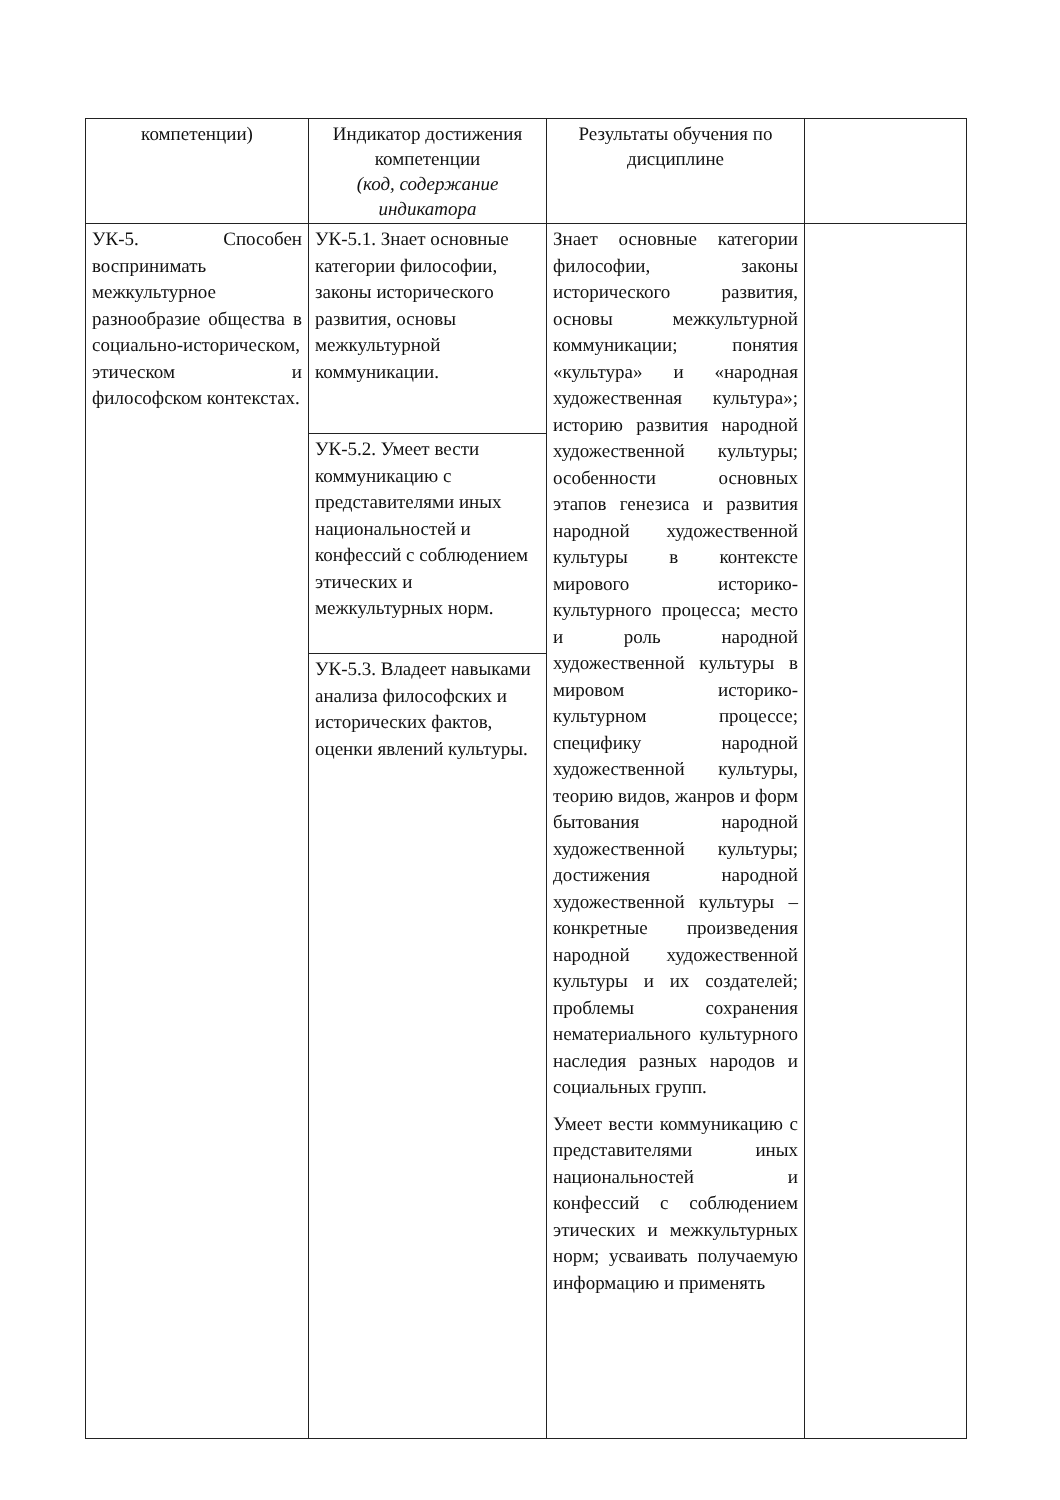| компетенции) | Индикатор достижения компетенции (код, содержание индикатора | Результаты обучения по дисциплине | |
| --- | --- | --- | --- |
| УК-5. Способен воспринимать межкультурное разнообразие общества в социально-историческом, этическом и философском контекстах. | УК-5.1. Знает основные категории философии, законы исторического развития, основы межкультурной коммуникации. | Знает основные категории философии, законы исторического развития, основы межкультурной коммуникации; понятия «культура» и «народная художественная культура»; историю развития народной художественной культуры; особенности основных этапов генезиса и развития народной художественной культуры в контексте мирового историко-культурного процесса; место и роль народной художественной культуры в мировом историко-культурном процессе; специфику народной художественной культуры, теорию видов, жанров и форм бытования народной художественной культуры; достижения народной художественной культуры – конкретные произведения народной художественной культуры и их создателей; проблемы сохранения нематериального культурного наследия разных народов и социальных групп. Умеет вести коммуникацию с представителями иных национальностей и конфессий с соблюдением этических и межкультурных норм; усваивать получаемую информацию и применять | |
| | УК-5.2. Умеет вести коммуникацию с представителями иных национальностей и конфессий с соблюдением этических и межкультурных норм. | | |
| | УК-5.3. Владеет навыками анализа философских и исторических фактов, оценки явлений культуры. | | |